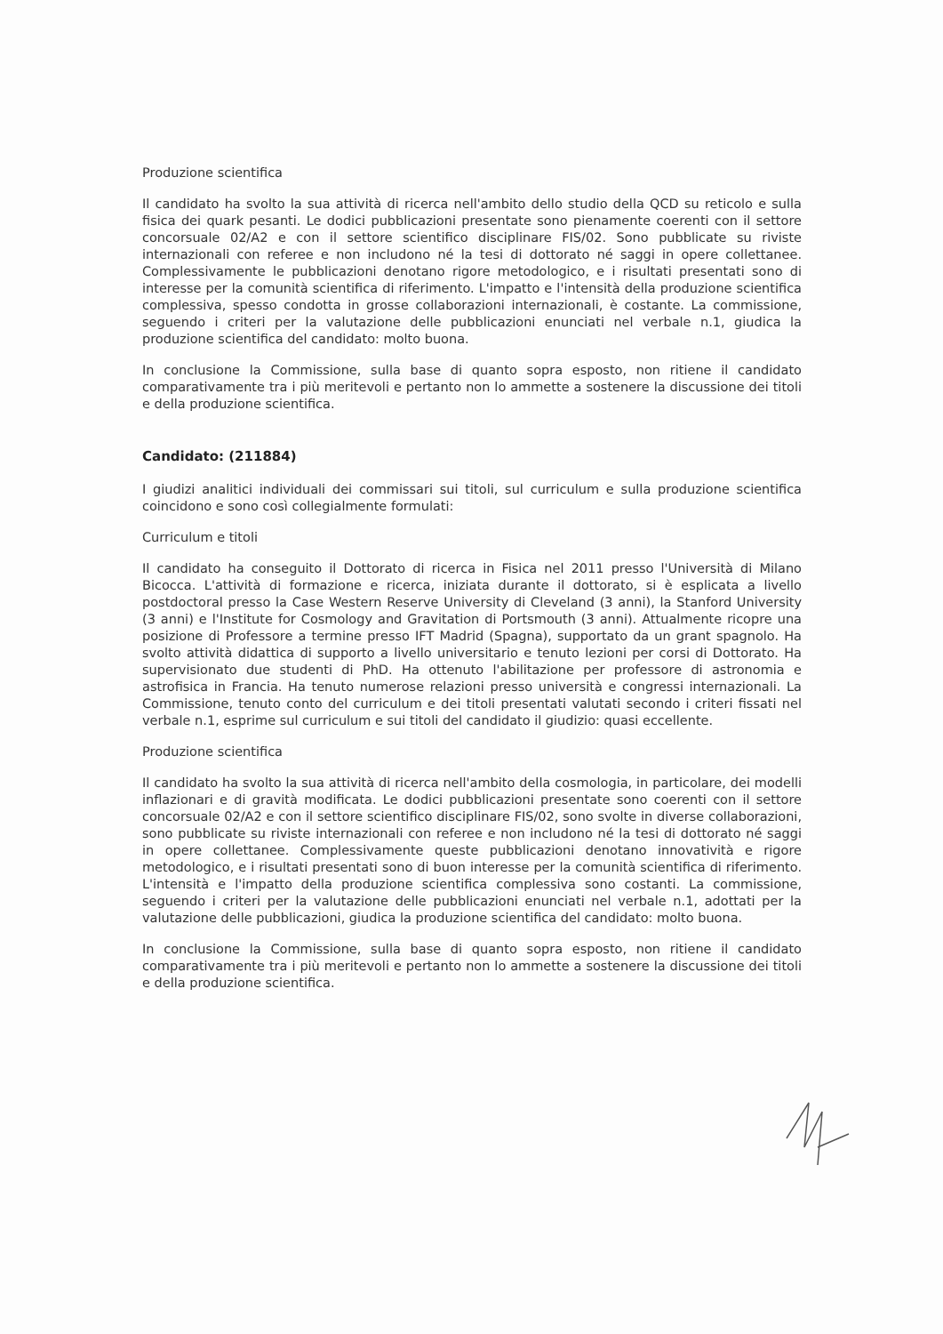Produzione scientifica
Il candidato ha svolto la sua attività di ricerca nell'ambito dello studio della QCD su reticolo e sulla fisica dei quark pesanti. Le dodici pubblicazioni presentate sono pienamente coerenti con il settore concorsuale 02/A2 e con il settore scientifico disciplinare FIS/02. Sono pubblicate su riviste internazionali con referee e non includono né la tesi di dottorato né saggi in opere collettanee. Complessivamente le pubblicazioni denotano rigore metodologico, e i risultati presentati sono di interesse per la comunità scientifica di riferimento. L'impatto e l'intensità della produzione scientifica complessiva, spesso condotta in grosse collaborazioni internazionali, è costante. La commissione, seguendo i criteri per la valutazione delle pubblicazioni enunciati nel verbale n.1, giudica la produzione scientifica del candidato: molto buona.
In conclusione la Commissione, sulla base di quanto sopra esposto, non ritiene il candidato comparativamente tra i più meritevoli e pertanto non lo ammette a sostenere la discussione dei titoli e della produzione scientifica.
Candidato: (211884)
I giudizi analitici individuali dei commissari sui titoli, sul curriculum e sulla produzione scientifica coincidono e sono così collegialmente formulati:
Curriculum e titoli
Il candidato ha conseguito il Dottorato di ricerca in Fisica nel 2011 presso l'Università di Milano Bicocca. L'attività di formazione e ricerca, iniziata durante il dottorato, si è esplicata a livello postdoctoral presso la Case Western Reserve University di Cleveland (3 anni), la Stanford University (3 anni) e l'Institute for Cosmology and Gravitation di Portsmouth (3 anni). Attualmente ricopre una posizione di Professore a termine presso IFT Madrid (Spagna), supportato da un grant spagnolo. Ha svolto attività didattica di supporto a livello universitario e tenuto lezioni per corsi di Dottorato. Ha supervisionato due studenti di PhD. Ha ottenuto l'abilitazione per professore di astronomia e astrofisica in Francia. Ha tenuto numerose relazioni presso università e congressi internazionali. La Commissione, tenuto conto del curriculum e dei titoli presentati valutati secondo i criteri fissati nel verbale n.1, esprime sul curriculum e sui titoli del candidato il giudizio: quasi eccellente.
Produzione scientifica
Il candidato ha svolto la sua attività di ricerca nell'ambito della cosmologia, in particolare, dei modelli inflazionari e di gravità modificata. Le dodici pubblicazioni presentate sono coerenti con il settore concorsuale 02/A2 e con il settore scientifico disciplinare FIS/02, sono svolte in diverse collaborazioni, sono pubblicate su riviste internazionali con referee e non includono né la tesi di dottorato né saggi in opere collettanee. Complessivamente queste pubblicazioni denotano innovatività e rigore metodologico, e i risultati presentati sono di buon interesse per la comunità scientifica di riferimento. L'intensità e l'impatto della produzione scientifica complessiva sono costanti. La commissione, seguendo i criteri per la valutazione delle pubblicazioni enunciati nel verbale n.1, adottati per la valutazione delle pubblicazioni, giudica la produzione scientifica del candidato: molto buona.
In conclusione la Commissione, sulla base di quanto sopra esposto, non ritiene il candidato comparativamente tra i più meritevoli e pertanto non lo ammette a sostenere la discussione dei titoli e della produzione scientifica.